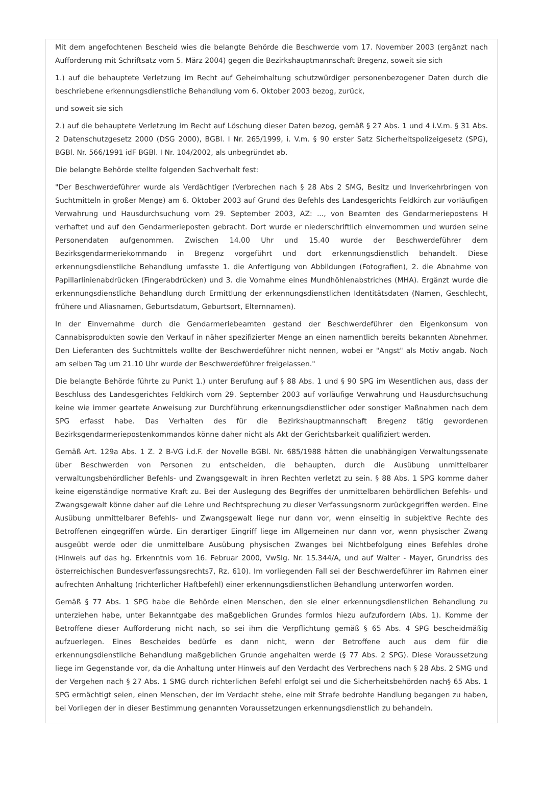Mit dem angefochtenen Bescheid wies die belangte Behörde die Beschwerde vom 17. November 2003 (ergänzt nach Aufforderung mit Schriftsatz vom 5. März 2004) gegen die Bezirkshauptmannschaft Bregenz, soweit sie sich
1.) auf die behauptete Verletzung im Recht auf Geheimhaltung schutzwürdiger personenbezogener Daten durch die beschriebene erkennungsdienstliche Behandlung vom 6. Oktober 2003 bezog, zurück,
und soweit sie sich
2.) auf die behauptete Verletzung im Recht auf Löschung dieser Daten bezog, gemäß § 27 Abs. 1 und 4 i.V.m. § 31 Abs. 2 Datenschutzgesetz 2000 (DSG 2000), BGBl. I Nr. 265/1999, i. V.m. § 90 erster Satz Sicherheitspolizeigesetz (SPG), BGBl. Nr. 566/1991 idF BGBl. I Nr. 104/2002, als unbegründet ab.
Die belangte Behörde stellte folgenden Sachverhalt fest:
"Der Beschwerdeführer wurde als Verdächtiger (Verbrechen nach § 28 Abs 2 SMG, Besitz und Inverkehrbringen von Suchtmitteln in großer Menge) am 6. Oktober 2003 auf Grund des Befehls des Landesgerichts Feldkirch zur vorläufigen Verwahrung und Hausdurchsuchung vom 29. September 2003, AZ: ..., von Beamten des Gendarmeriepostens H verhaftet und auf den Gendarmerieposten gebracht. Dort wurde er niederschriftlich einvernommen und wurden seine Personendaten aufgenommen. Zwischen 14.00 Uhr und 15.40 wurde der Beschwerdeführer dem Bezirksgendarmeriekommando in Bregenz vorgeführt und dort erkennungsdienstlich behandelt. Diese erkennungsdienstliche Behandlung umfasste 1. die Anfertigung von Abbildungen (Fotografien), 2. die Abnahme von Papillarlinienabdrücken (Fingerabdrücken) und 3. die Vornahme eines Mundhöhlenabstriches (MHA). Ergänzt wurde die erkennungsdienstliche Behandlung durch Ermittlung der erkennungsdienstlichen Identitätsdaten (Namen, Geschlecht, frühere und Aliasnamen, Geburtsdatum, Geburtsort, Elternnamen).
In der Einvernahme durch die Gendarmeriebeamten gestand der Beschwerdeführer den Eigenkonsum von Cannabisprodukten sowie den Verkauf in näher spezifizierter Menge an einen namentlich bereits bekannten Abnehmer. Den Lieferanten des Suchtmittels wollte der Beschwerdeführer nicht nennen, wobei er "Angst" als Motiv angab. Noch am selben Tag um 21.10 Uhr wurde der Beschwerdeführer freigelassen."
Die belangte Behörde führte zu Punkt 1.) unter Berufung auf § 88 Abs. 1 und § 90 SPG im Wesentlichen aus, dass der Beschluss des Landesgerichtes Feldkirch vom 29. September 2003 auf vorläufige Verwahrung und Hausdurchsuchung keine wie immer geartete Anweisung zur Durchführung erkennungsdienstlicher oder sonstiger Maßnahmen nach dem SPG erfasst habe. Das Verhalten des für die Bezirkshauptmannschaft Bregenz tätig gewordenen Bezirksgendarmeriepostenkommandos könne daher nicht als Akt der Gerichtsbarkeit qualifiziert werden.
Gemäß Art. 129a Abs. 1 Z. 2 B-VG i.d.F. der Novelle BGBl. Nr. 685/1988 hätten die unabhängigen Verwaltungssenate über Beschwerden von Personen zu entscheiden, die behaupten, durch die Ausübung unmittelbarer verwaltungsbehördlicher Befehls- und Zwangsgewalt in ihren Rechten verletzt zu sein. § 88 Abs. 1 SPG komme daher keine eigenständige normative Kraft zu. Bei der Auslegung des Begriffes der unmittelbaren behördlichen Befehls- und Zwangsgewalt könne daher auf die Lehre und Rechtsprechung zu dieser Verfassungsnorm zurückgegriffen werden. Eine Ausübung unmittelbarer Befehls- und Zwangsgewalt liege nur dann vor, wenn einseitig in subjektive Rechte des Betroffenen eingegriffen würde. Ein derartiger Eingriff liege im Allgemeinen nur dann vor, wenn physischer Zwang ausgeübt werde oder die unmittelbare Ausübung physischen Zwanges bei Nichtbefolgung eines Befehles drohe (Hinweis auf das hg. Erkenntnis vom 16. Februar 2000, VwSlg. Nr. 15.344/A, und auf Walter - Mayer, Grundriss des österreichischen Bundesverfassungsrechts7, Rz. 610). Im vorliegenden Fall sei der Beschwerdeführer im Rahmen einer aufrechten Anhaltung (richterlicher Haftbefehl) einer erkennungsdienstlichen Behandlung unterworfen worden.
Gemäß § 77 Abs. 1 SPG habe die Behörde einen Menschen, den sie einer erkennungsdienstlichen Behandlung zu unterziehen habe, unter Bekanntgabe des maßgeblichen Grundes formlos hiezu aufzufordern (Abs. 1). Komme der Betroffene dieser Aufforderung nicht nach, so sei ihm die Verpflichtung gemäß § 65 Abs. 4 SPG bescheidmäßig aufzuerlegen. Eines Bescheides bedürfe es dann nicht, wenn der Betroffene auch aus dem für die erkennungsdienstliche Behandlung maßgeblichen Grunde angehalten werde (§ 77 Abs. 2 SPG). Diese Voraussetzung liege im Gegenstande vor, da die Anhaltung unter Hinweis auf den Verdacht des Verbrechens nach § 28 Abs. 2 SMG und der Vergehen nach § 27 Abs. 1 SMG durch richterlichen Befehl erfolgt sei und die Sicherheitsbehörden nach§ 65 Abs. 1 SPG ermächtigt seien, einen Menschen, der im Verdacht stehe, eine mit Strafe bedrohte Handlung begangen zu haben, bei Vorliegen der in dieser Bestimmung genannten Voraussetzungen erkennungsdienstlich zu behandeln.